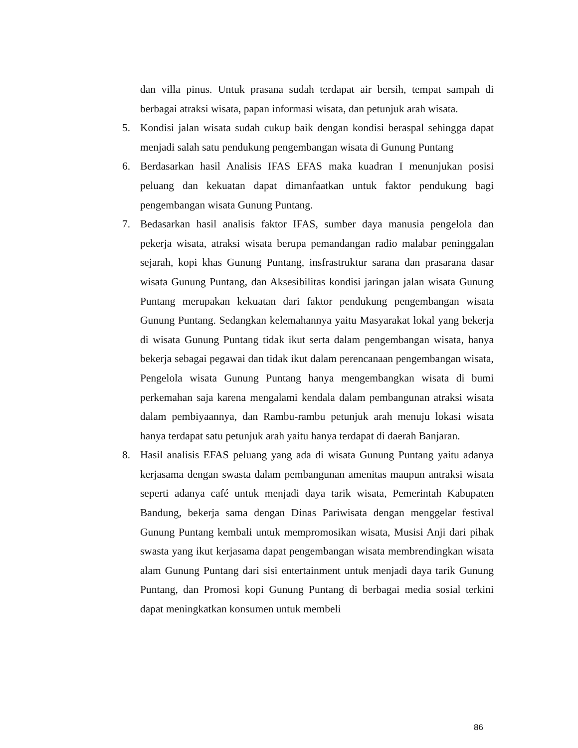dan villa pinus. Untuk prasana sudah terdapat air bersih, tempat sampah di berbagai atraksi wisata, papan informasi wisata, dan petunjuk arah wisata.
5. Kondisi jalan wisata sudah cukup baik dengan kondisi beraspal sehingga dapat menjadi salah satu pendukung pengembangan wisata di Gunung Puntang
6. Berdasarkan hasil Analisis IFAS EFAS maka kuadran I menunjukan posisi peluang dan kekuatan dapat dimanfaatkan untuk faktor pendukung bagi pengembangan wisata Gunung Puntang.
7. Bedasarkan hasil analisis faktor IFAS, sumber daya manusia pengelola dan pekerja wisata, atraksi wisata berupa pemandangan radio malabar peninggalan sejarah, kopi khas Gunung Puntang, insfrastruktur sarana dan prasarana dasar wisata Gunung Puntang, dan Aksesibilitas kondisi jaringan jalan wisata Gunung Puntang merupakan kekuatan dari faktor pendukung pengembangan wisata Gunung Puntang. Sedangkan kelemahannya yaitu Masyarakat lokal yang bekerja di wisata Gunung Puntang tidak ikut serta dalam pengembangan wisata, hanya bekerja sebagai pegawai dan tidak ikut dalam perencanaan pengembangan wisata, Pengelola wisata Gunung Puntang hanya mengembangkan wisata di bumi perkemahan saja karena mengalami kendala dalam pembangunan atraksi wisata dalam pembiyaannya, dan Rambu-rambu petunjuk arah menuju lokasi wisata hanya terdapat satu petunjuk arah yaitu hanya terdapat di daerah Banjaran.
8. Hasil analisis EFAS peluang yang ada di wisata Gunung Puntang yaitu adanya kerjasama dengan swasta dalam pembangunan amenitas maupun antraksi wisata seperti adanya café untuk menjadi daya tarik wisata, Pemerintah Kabupaten Bandung, bekerja sama dengan Dinas Pariwisata dengan menggelar festival Gunung Puntang kembali untuk mempromosikan wisata, Musisi Anji dari pihak swasta yang ikut kerjasama dapat pengembangan wisata membrendingkan wisata alam Gunung Puntang dari sisi entertainment untuk menjadi daya tarik Gunung Puntang, dan Promosi kopi Gunung Puntang di berbagai media sosial terkini dapat meningkatkan konsumen untuk membeli
86